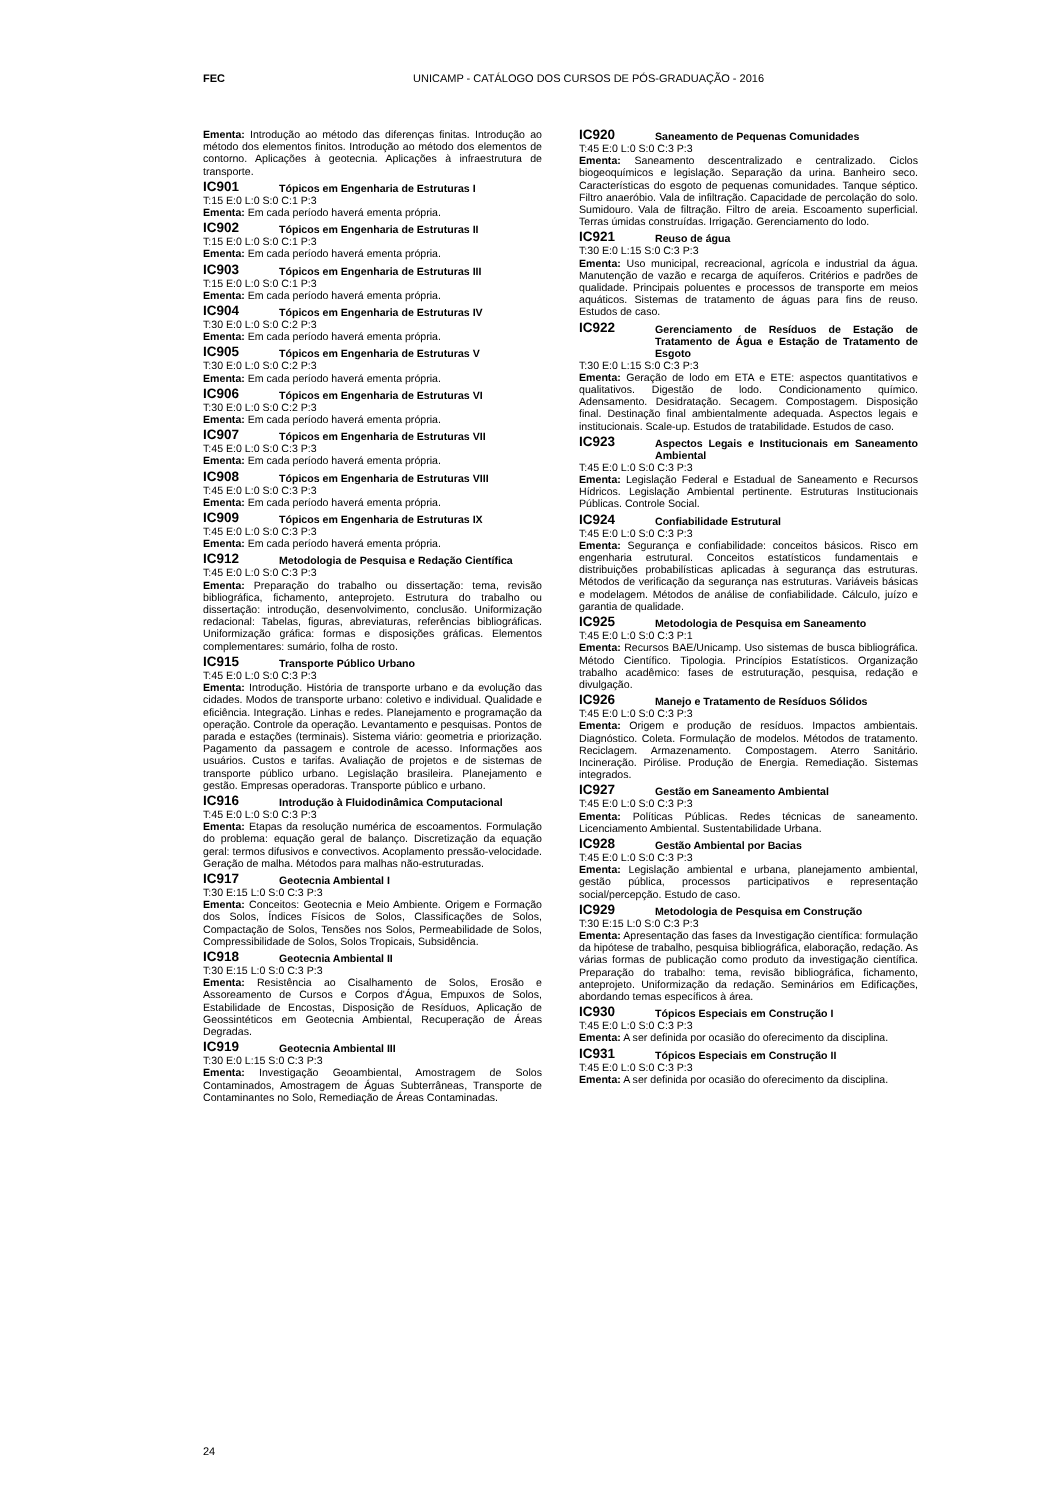FEC UNICAMP - CATÁLOGO DOS CURSOS DE PÓS-GRADUAÇÃO - 2016
Ementa: Introdução ao método das diferenças finitas. Introdução ao método dos elementos finitos. Introdução ao método dos elementos de contorno. Aplicações à geotecnia. Aplicações à infraestrutura de transporte.
IC901 Tópicos em Engenharia de Estruturas I
T:15 E:0 L:0 S:0 C:1 P:3
Ementa: Em cada período haverá ementa própria.
IC902 Tópicos em Engenharia de Estruturas II
T:15 E:0 L:0 S:0 C:1 P:3
Ementa: Em cada período haverá ementa própria.
IC903 Tópicos em Engenharia de Estruturas III
T:15 E:0 L:0 S:0 C:1 P:3
Ementa: Em cada período haverá ementa própria.
IC904 Tópicos em Engenharia de Estruturas IV
T:30 E:0 L:0 S:0 C:2 P:3
Ementa: Em cada período haverá ementa própria.
IC905 Tópicos em Engenharia de Estruturas V
T:30 E:0 L:0 S:0 C:2 P:3
Ementa: Em cada período haverá ementa própria.
IC906 Tópicos em Engenharia de Estruturas VI
T:30 E:0 L:0 S:0 C:2 P:3
Ementa: Em cada período haverá ementa própria.
IC907 Tópicos em Engenharia de Estruturas VII
T:45 E:0 L:0 S:0 C:3 P:3
Ementa: Em cada período haverá ementa própria.
IC908 Tópicos em Engenharia de Estruturas VIII
T:45 E:0 L:0 S:0 C:3 P:3
Ementa: Em cada período haverá ementa própria.
IC909 Tópicos em Engenharia de Estruturas IX
T:45 E:0 L:0 S:0 C:3 P:3
Ementa: Em cada período haverá ementa própria.
IC912 Metodologia de Pesquisa e Redação Científica
T:45 E:0 L:0 S:0 C:3 P:3
Ementa: Preparação do trabalho ou dissertação: tema, revisão bibliográfica, fichamento, anteprojeto. Estrutura do trabalho ou dissertação: introdução, desenvolvimento, conclusão. Uniformização redacional: Tabelas, figuras, abreviaturas, referências bibliográficas. Uniformização gráfica: formas e disposições gráficas. Elementos complementares: sumário, folha de rosto.
IC915 Transporte Público Urbano
T:45 E:0 L:0 S:0 C:3 P:3
Ementa: Introdução. História de transporte urbano e da evolução das cidades. Modos de transporte urbano: coletivo e individual. Qualidade e eficiência. Integração. Linhas e redes. Planejamento e programação da operação. Controle da operação. Levantamento e pesquisas. Pontos de parada e estações (terminais). Sistema viário: geometria e priorização. Pagamento da passagem e controle de acesso. Informações aos usuários. Custos e tarifas. Avaliação de projetos e de sistemas de transporte público urbano. Legislação brasileira. Planejamento e gestão. Empresas operadoras. Transporte público e urbano.
IC916 Introdução à Fluidodinâmica Computacional
T:45 E:0 L:0 S:0 C:3 P:3
Ementa: Etapas da resolução numérica de escoamentos. Formulação do problema: equação geral de balanço. Discretização da equação geral: termos difusivos e convectivos. Acoplamento pressão-velocidade. Geração de malha. Métodos para malhas não-estruturadas.
IC917 Geotecnia Ambiental I
T:30 E:15 L:0 S:0 C:3 P:3
Ementa: Conceitos: Geotecnia e Meio Ambiente. Origem e Formação dos Solos, Índices Físicos de Solos, Classificações de Solos, Compactação de Solos, Tensões nos Solos, Permeabilidade de Solos, Compressibilidade de Solos, Solos Tropicais, Subsidência.
IC918 Geotecnia Ambiental II
T:30 E:15 L:0 S:0 C:3 P:3
Ementa: Resistência ao Cisalhamento de Solos, Erosão e Assoreamento de Cursos e Corpos d'Água, Empuxos de Solos, Estabilidade de Encostas, Disposição de Resíduos, Aplicação de Geossintéticos em Geotecnia Ambiental, Recuperação de Áreas Degradas.
IC919 Geotecnia Ambiental III
T:30 E:0 L:15 S:0 C:3 P:3
Ementa: Investigação Geoambiental, Amostragem de Solos Contaminados, Amostragem de Águas Subterrâneas, Transporte de Contaminantes no Solo, Remediação de Áreas Contaminadas.
IC920 Saneamento de Pequenas Comunidades
T:45 E:0 L:0 S:0 C:3 P:3
Ementa: Saneamento descentralizado e centralizado. Ciclos biogeoquímicos e legislação. Separação da urina. Banheiro seco. Características do esgoto de pequenas comunidades. Tanque séptico. Filtro anaeróbio. Vala de infiltração. Capacidade de percolação do solo. Sumidouro. Vala de filtração. Filtro de areia. Escoamento superficial. Terras úmidas construídas. Irrigação. Gerenciamento do lodo.
IC921 Reuso de água
T:30 E:0 L:15 S:0 C:3 P:3
Ementa: Uso municipal, recreacional, agrícola e industrial da água. Manutenção de vazão e recarga de aquíferos. Critérios e padrões de qualidade. Principais poluentes e processos de transporte em meios aquáticos. Sistemas de tratamento de águas para fins de reuso. Estudos de caso.
IC922 Gerenciamento de Resíduos de Estação de Tratamento de Água e Estação de Tratamento de Esgoto
T:30 E:0 L:15 S:0 C:3 P:3
Ementa: Geração de lodo em ETA e ETE: aspectos quantitativos e qualitativos. Digestão de lodo. Condicionamento químico. Adensamento. Desidratação. Secagem. Compostagem. Disposição final. Destinação final ambientalmente adequada. Aspectos legais e institucionais. Scale-up. Estudos de tratabilidade. Estudos de caso.
IC923 Aspectos Legais e Institucionais em Saneamento Ambiental
T:45 E:0 L:0 S:0 C:3 P:3
Ementa: Legislação Federal e Estadual de Saneamento e Recursos Hídricos. Legislação Ambiental pertinente. Estruturas Institucionais Públicas. Controle Social.
IC924 Confiabilidade Estrutural
T:45 E:0 L:0 S:0 C:3 P:3
Ementa: Segurança e confiabilidade: conceitos básicos. Risco em engenharia estrutural. Conceitos estatísticos fundamentais e distribuições probabilísticas aplicadas à segurança das estruturas. Métodos de verificação da segurança nas estruturas. Variáveis básicas e modelagem. Métodos de análise de confiabilidade. Cálculo, juízo e garantia de qualidade.
IC925 Metodologia de Pesquisa em Saneamento
T:45 E:0 L:0 S:0 C:3 P:1
Ementa: Recursos BAE/Unicamp. Uso sistemas de busca bibliográfica. Método Científico. Tipologia. Princípios Estatísticos. Organização trabalho acadêmico: fases de estruturação, pesquisa, redação e divulgação.
IC926 Manejo e Tratamento de Resíduos Sólidos
T:45 E:0 L:0 S:0 C:3 P:3
Ementa: Origem e produção de resíduos. Impactos ambientais. Diagnóstico. Coleta. Formulação de modelos. Métodos de tratamento. Reciclagem. Armazenamento. Compostagem. Aterro Sanitário. Incineração. Pirólise. Produção de Energia. Remediação. Sistemas integrados.
IC927 Gestão em Saneamento Ambiental
T:45 E:0 L:0 S:0 C:3 P:3
Ementa: Políticas Públicas. Redes técnicas de saneamento. Licenciamento Ambiental. Sustentabilidade Urbana.
IC928 Gestão Ambiental por Bacias
T:45 E:0 L:0 S:0 C:3 P:3
Ementa: Legislação ambiental e urbana, planejamento ambiental, gestão pública, processos participativos e representação social/percepção. Estudo de caso.
IC929 Metodologia de Pesquisa em Construção
T:30 E:15 L:0 S:0 C:3 P:3
Ementa: Apresentação das fases da Investigação científica: formulação da hipótese de trabalho, pesquisa bibliográfica, elaboração, redação. As várias formas de publicação como produto da investigação científica. Preparação do trabalho: tema, revisão bibliográfica, fichamento, anteprojeto. Uniformização da redação. Seminários em Edificações, abordando temas específicos à área.
IC930 Tópicos Especiais em Construção I
T:45 E:0 L:0 S:0 C:3 P:3
Ementa: A ser definida por ocasião do oferecimento da disciplina.
IC931 Tópicos Especiais em Construção II
T:45 E:0 L:0 S:0 C:3 P:3
Ementa: A ser definida por ocasião do oferecimento da disciplina.
24